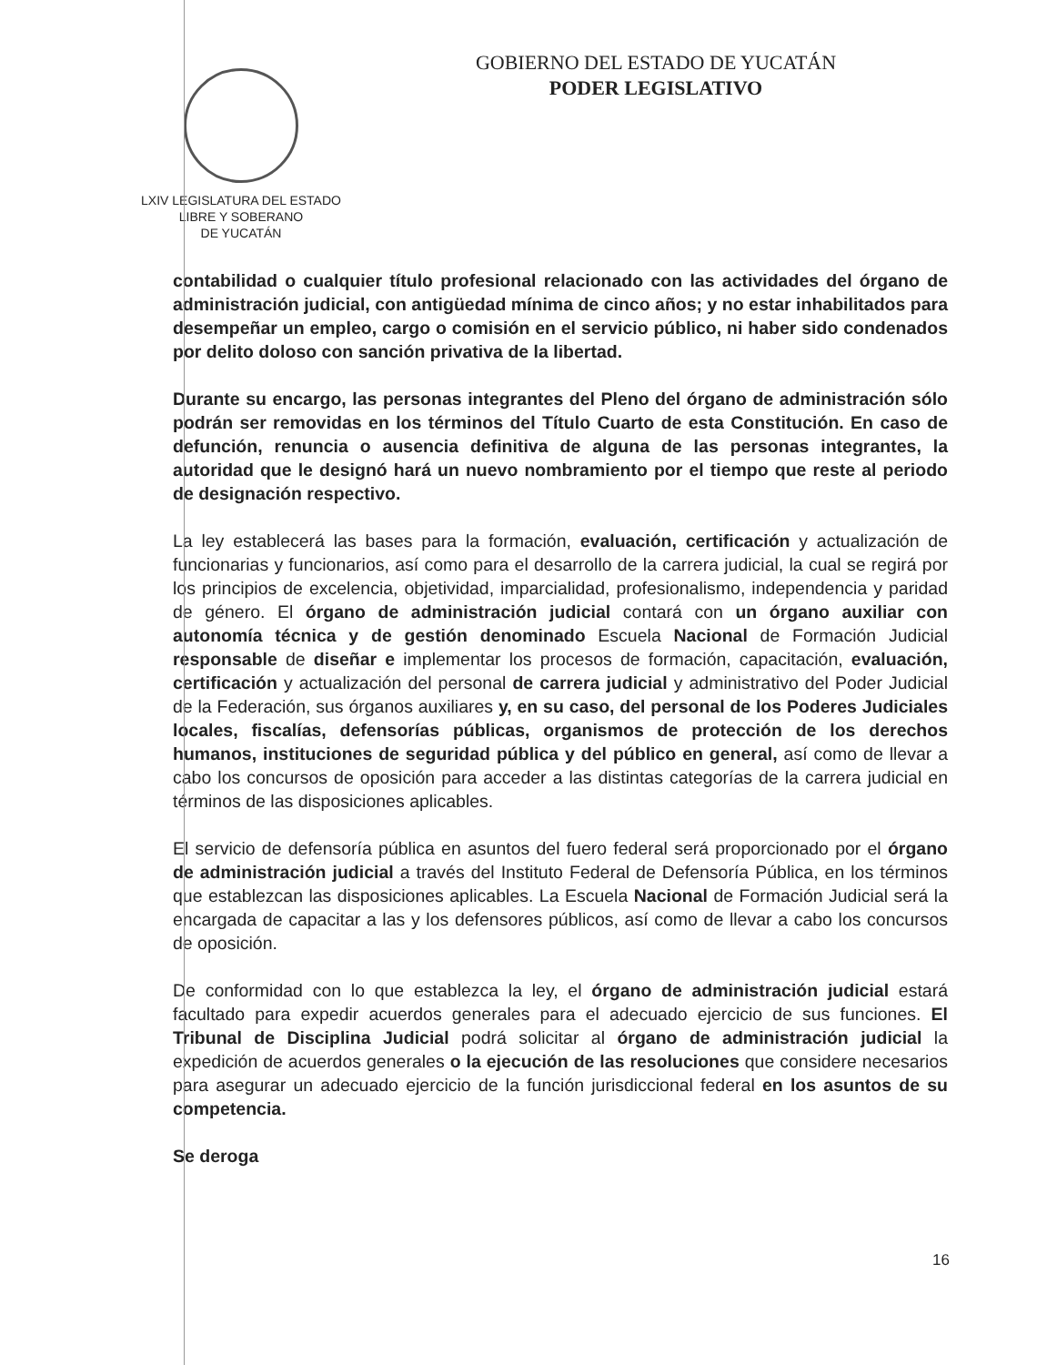LXIV LEGISLATURA DEL ESTADO
LIBRE Y SOBERANO
DE YUCATÁN
GOBIERNO DEL ESTADO DE YUCATÁN
PODER LEGISLATIVO
contabilidad o cualquier título profesional relacionado con las actividades del órgano de administración judicial, con antigüedad mínima de cinco años; y no estar inhabilitados para desempeñar un empleo, cargo o comisión en el servicio público, ni haber sido condenados por delito doloso con sanción privativa de la libertad.
Durante su encargo, las personas integrantes del Pleno del órgano de administración sólo podrán ser removidas en los términos del Título Cuarto de esta Constitución. En caso de defunción, renuncia o ausencia definitiva de alguna de las personas integrantes, la autoridad que le designó hará un nuevo nombramiento por el tiempo que reste al periodo de designación respectivo.
La ley establecerá las bases para la formación, evaluación, certificación y actualización de funcionarias y funcionarios, así como para el desarrollo de la carrera judicial, la cual se regirá por los principios de excelencia, objetividad, imparcialidad, profesionalismo, independencia y paridad de género. El órgano de administración judicial contará con un órgano auxiliar con autonomía técnica y de gestión denominado Escuela Nacional de Formación Judicial responsable de diseñar e implementar los procesos de formación, capacitación, evaluación, certificación y actualización del personal de carrera judicial y administrativo del Poder Judicial de la Federación, sus órganos auxiliares y, en su caso, del personal de los Poderes Judiciales locales, fiscalías, defensorías públicas, organismos de protección de los derechos humanos, instituciones de seguridad pública y del público en general, así como de llevar a cabo los concursos de oposición para acceder a las distintas categorías de la carrera judicial en términos de las disposiciones aplicables.
El servicio de defensoría pública en asuntos del fuero federal será proporcionado por el órgano de administración judicial a través del Instituto Federal de Defensoría Pública, en los términos que establezcan las disposiciones aplicables. La Escuela Nacional de Formación Judicial será la encargada de capacitar a las y los defensores públicos, así como de llevar a cabo los concursos de oposición.
De conformidad con lo que establezca la ley, el órgano de administración judicial estará facultado para expedir acuerdos generales para el adecuado ejercicio de sus funciones. El Tribunal de Disciplina Judicial podrá solicitar al órgano de administración judicial la expedición de acuerdos generales o la ejecución de las resoluciones que considere necesarios para asegurar un adecuado ejercicio de la función jurisdiccional federal en los asuntos de su competencia.
Se deroga
16